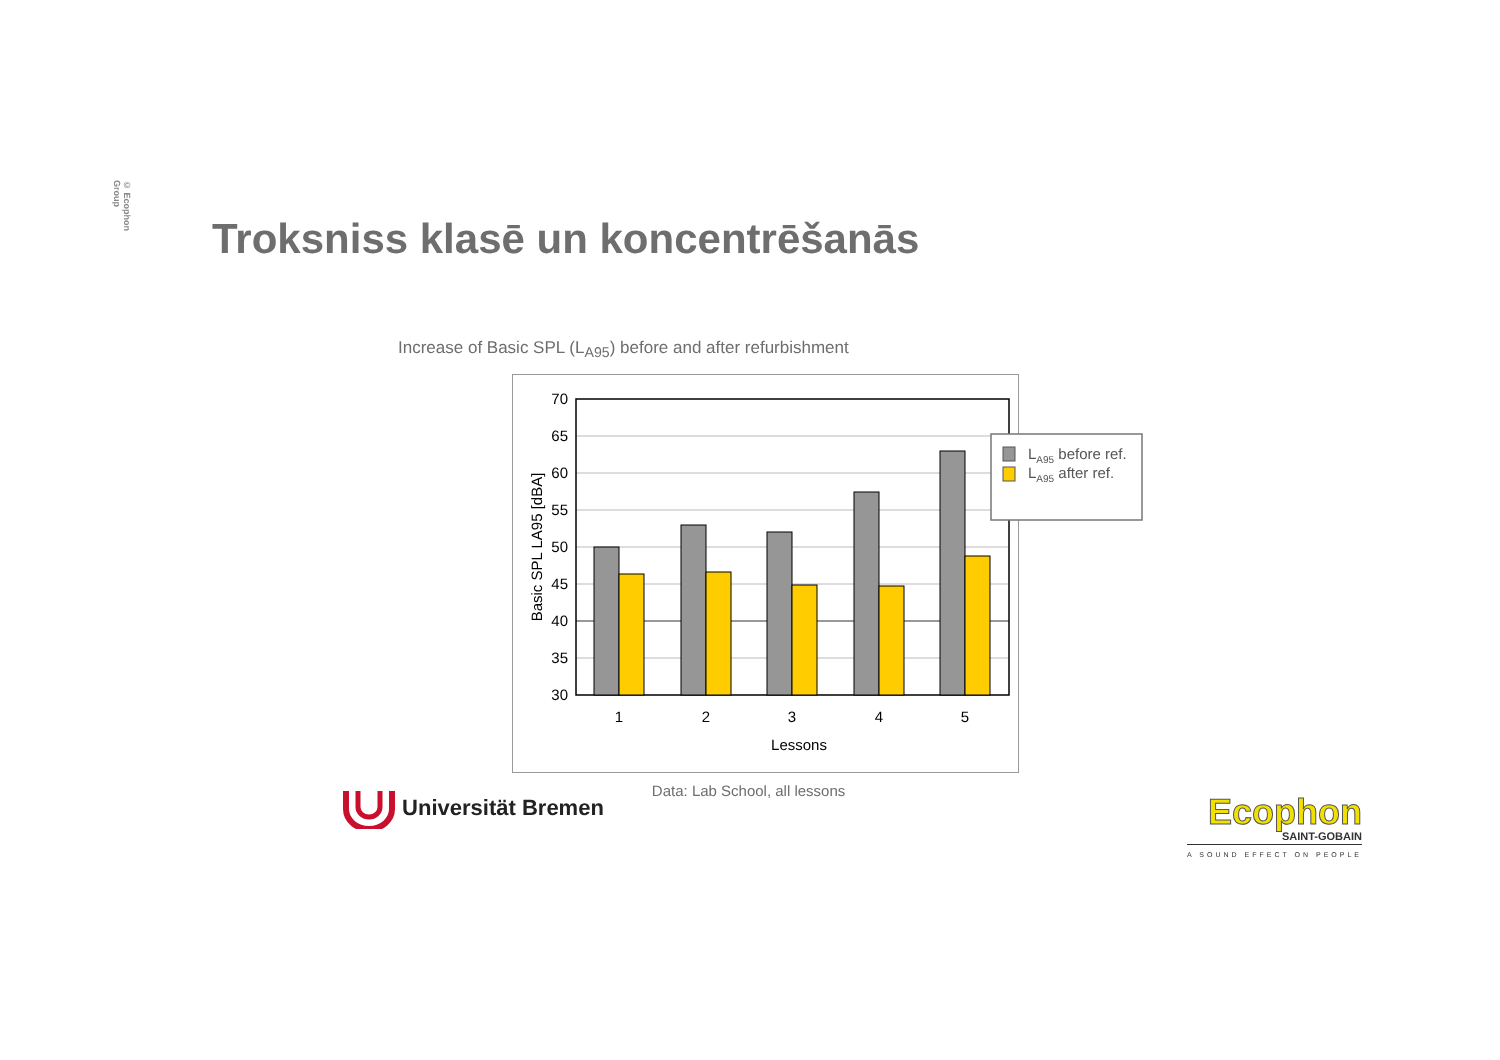© Ecophon Group
Troksniss klasē un koncentrēšanās
Increase of Basic SPL (L<sub>A95</sub>) before and after refurbishment
70
65
60
55
50
45
40
35
30
1
2
3
4
5
Lessons
Basic SPL LA95 [dBA]
LA95 before ref.
LA95 after ref.
Universität Bremen
Data: Lab School, all lessons
Ecophon
SAINT-GOBAIN
A SOUND EFFECT ON PEOPLE